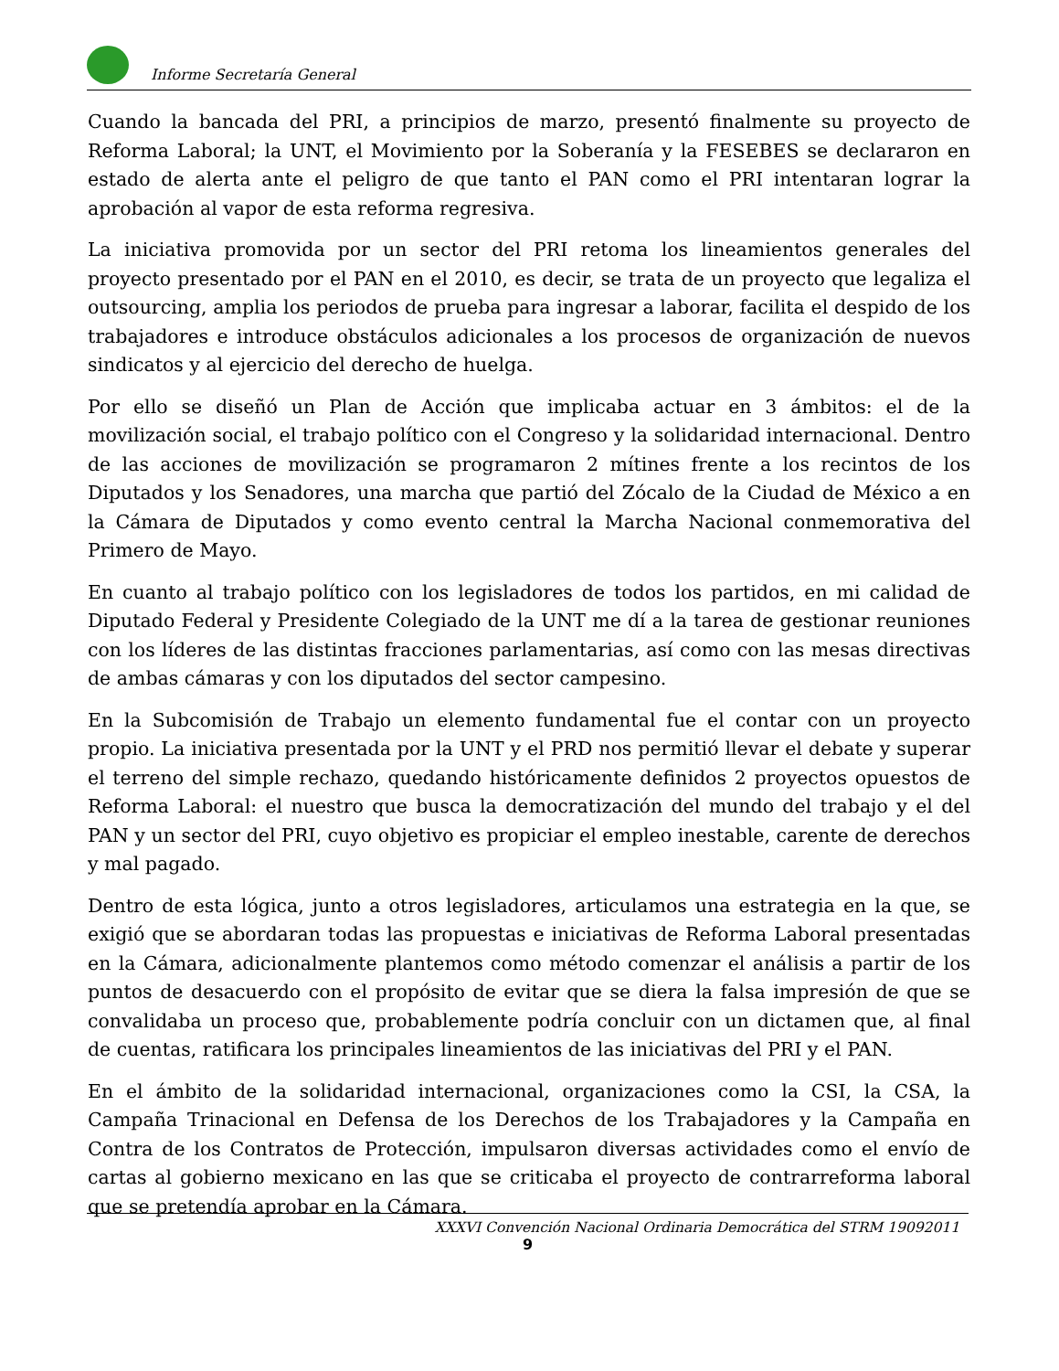Informe Secretaría General
Cuando la bancada del PRI, a principios de marzo, presentó finalmente su proyecto de Reforma Laboral; la UNT, el Movimiento por la Soberanía y la FESEBES se declararon en estado de alerta ante el peligro de que tanto el PAN como el PRI intentaran lograr la aprobación al vapor de esta reforma regresiva.
La iniciativa promovida por un sector del PRI retoma los lineamientos generales del proyecto presentado por el PAN en el 2010, es decir, se trata de un proyecto que legaliza el outsourcing, amplia los periodos de prueba para ingresar a laborar, facilita el despido de los trabajadores e introduce obstáculos adicionales a los procesos de organización de nuevos sindicatos y al ejercicio del derecho de huelga.
Por ello se diseñó un Plan de Acción que implicaba actuar en 3 ámbitos: el de la movilización social, el trabajo político con el Congreso y la solidaridad internacional. Dentro de las acciones de movilización se programaron 2 mítines frente a los recintos de los Diputados y los Senadores, una marcha que partió del Zócalo de la Ciudad de México a en la Cámara de Diputados y como evento central la Marcha Nacional conmemorativa del Primero de Mayo.
En cuanto al trabajo político con los legisladores de todos los partidos, en mi calidad de Diputado Federal y Presidente Colegiado de la UNT me dí a la tarea de gestionar reuniones con los líderes de las distintas fracciones parlamentarias, así como con las mesas directivas de ambas cámaras y con los diputados del sector campesino.
En la Subcomisión de Trabajo un elemento fundamental fue el contar con un proyecto propio. La iniciativa presentada por la UNT y el PRD nos permitió llevar el debate y superar el terreno del simple rechazo, quedando históricamente definidos 2 proyectos opuestos de Reforma Laboral: el nuestro que busca la democratización del mundo del trabajo y el del PAN y un sector del PRI, cuyo objetivo es propiciar el empleo inestable, carente de derechos y mal pagado.
Dentro de esta lógica, junto a otros legisladores, articulamos una estrategia en la que, se exigió que se abordaran todas las propuestas e iniciativas de Reforma Laboral presentadas en la Cámara, adicionalmente plantemos como método comenzar el análisis a partir de los puntos de desacuerdo con el propósito de evitar que se diera la falsa impresión de que se convalidaba un proceso que, probablemente podría concluir con un dictamen que, al final de cuentas, ratificara los principales lineamientos de las iniciativas del PRI y el PAN.
En el ámbito de la solidaridad internacional, organizaciones como la CSI, la CSA, la Campaña Trinacional en Defensa de los Derechos de los Trabajadores y la Campaña en Contra de los Contratos de Protección, impulsaron diversas actividades como el envío de cartas al gobierno mexicano en las que se criticaba el proyecto de contrarreforma laboral que se pretendía aprobar en la Cámara.
XXXVI Convención Nacional Ordinaria Democrática del STRM 19092011
9